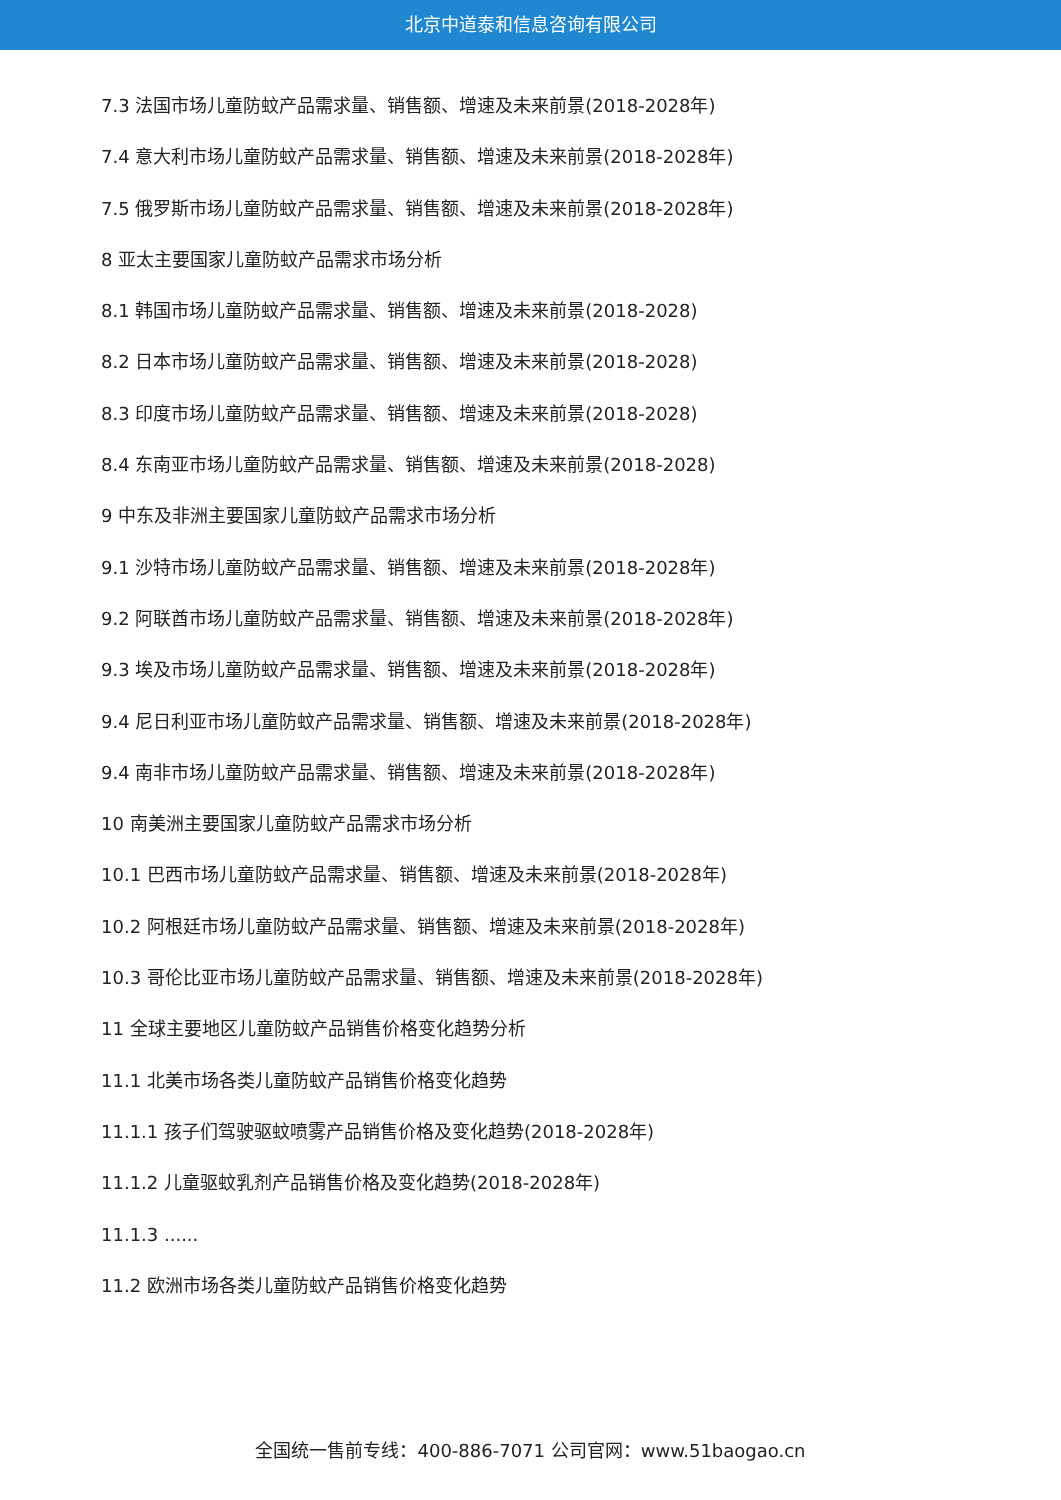北京中道泰和信息咨询有限公司
7.3 法国市场儿童防蚊产品需求量、销售额、增速及未来前景(2018-2028年)
7.4 意大利市场儿童防蚊产品需求量、销售额、增速及未来前景(2018-2028年)
7.5 俄罗斯市场儿童防蚊产品需求量、销售额、增速及未来前景(2018-2028年)
8 亚太主要国家儿童防蚊产品需求市场分析
8.1 韩国市场儿童防蚊产品需求量、销售额、增速及未来前景(2018-2028)
8.2 日本市场儿童防蚊产品需求量、销售额、增速及未来前景(2018-2028)
8.3 印度市场儿童防蚊产品需求量、销售额、增速及未来前景(2018-2028)
8.4 东南亚市场儿童防蚊产品需求量、销售额、增速及未来前景(2018-2028)
9 中东及非洲主要国家儿童防蚊产品需求市场分析
9.1 沙特市场儿童防蚊产品需求量、销售额、增速及未来前景(2018-2028年)
9.2 阿联酋市场儿童防蚊产品需求量、销售额、增速及未来前景(2018-2028年)
9.3 埃及市场儿童防蚊产品需求量、销售额、增速及未来前景(2018-2028年)
9.4 尼日利亚市场儿童防蚊产品需求量、销售额、增速及未来前景(2018-2028年)
9.4 南非市场儿童防蚊产品需求量、销售额、增速及未来前景(2018-2028年)
10 南美洲主要国家儿童防蚊产品需求市场分析
10.1 巴西市场儿童防蚊产品需求量、销售额、增速及未来前景(2018-2028年)
10.2 阿根廷市场儿童防蚊产品需求量、销售额、增速及未来前景(2018-2028年)
10.3 哥伦比亚市场儿童防蚊产品需求量、销售额、增速及未来前景(2018-2028年)
11 全球主要地区儿童防蚊产品销售价格变化趋势分析
11.1 北美市场各类儿童防蚊产品销售价格变化趋势
11.1.1 孩子们驾驶驱蚊喷雾产品销售价格及变化趋势(2018-2028年)
11.1.2 儿童驱蚊乳剂产品销售价格及变化趋势(2018-2028年)
11.1.3 ......
11.2 欧洲市场各类儿童防蚊产品销售价格变化趋势
全国统一售前专线：400-886-7071 公司官网：www.51baogao.cn